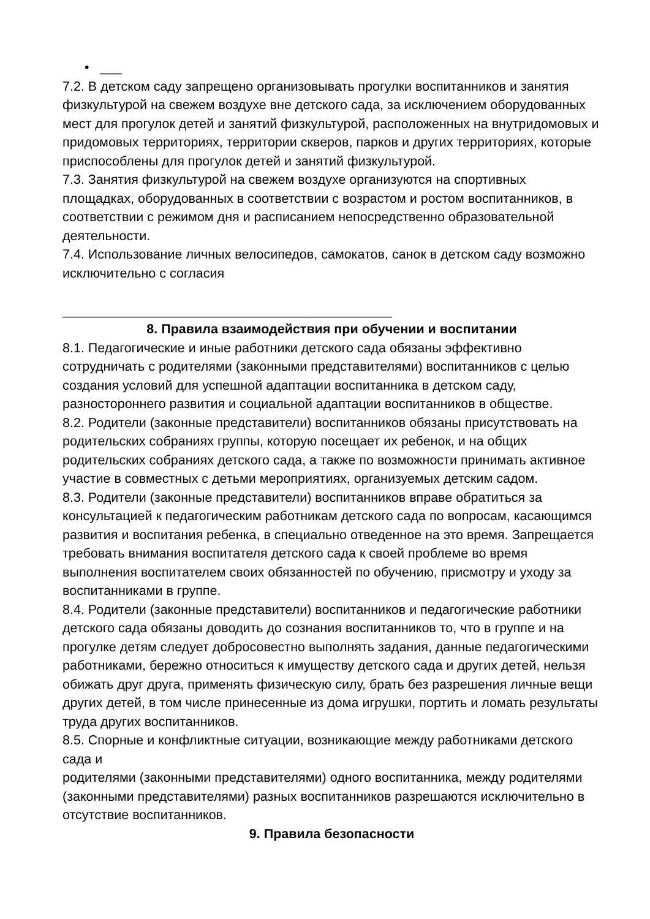• ___
7.2. В детском саду запрещено организовывать прогулки воспитанников и занятия физкультурой на свежем воздухе вне детского сада, за исключением оборудованных мест для прогулок детей и занятий физкультурой, расположенных на внутридомовых и придомовых территориях, территории скверов, парков и других территориях, которые приспособлены для прогулок детей и занятий физкультурой.
7.3. Занятия физкультурой на свежем воздухе организуются на спортивных площадках, оборудованных в соответствии с возрастом и ростом воспитанников, в соответствии с режимом дня и расписанием непосредственно образовательной деятельности.
7.4. Использование личных велосипедов, самокатов, санок в детском саду возможно исключительно с согласия
_____________________________________________
8. Правила взаимодействия при обучении и воспитании
8.1. Педагогические и иные работники детского сада обязаны эффективно сотрудничать с родителями (законными представителями) воспитанников с целью создания условий для успешной адаптации воспитанника в детском саду, разностороннего развития и социальной адаптации воспитанников в обществе.
8.2. Родители (законные представители) воспитанников обязаны присутствовать на родительских собраниях группы, которую посещает их ребенок, и на общих родительских собраниях детского сада, а также по возможности принимать активное участие в совместных с детьми мероприятиях, организуемых детским садом.
8.3. Родители (законные представители) воспитанников вправе обратиться за консультацией к педагогическим работникам детского сада по вопросам, касающимся развития и воспитания ребенка, в специально отведенное на это время. Запрещается требовать внимания воспитателя детского сада к своей проблеме во время выполнения воспитателем своих обязанностей по обучению, присмотру и уходу за воспитанниками в группе.
8.4. Родители (законные представители) воспитанников и педагогические работники
детского сада обязаны доводить до сознания воспитанников то, что в группе и на прогулке детям следует добросовестно выполнять задания, данные педагогическими работниками, бережно относиться к имуществу детского сада и других детей, нельзя обижать друг друга, применять физическую силу, брать без разрешения личные вещи других детей, в том числе принесенные из дома игрушки, портить и ломать результаты труда других воспитанников.
8.5. Спорные и конфликтные ситуации, возникающие между работниками детского сада и
родителями (законными представителями) одного воспитанника, между родителями (законными представителями) разных воспитанников разрешаются исключительно в отсутствие воспитанников.
9. Правила безопасности